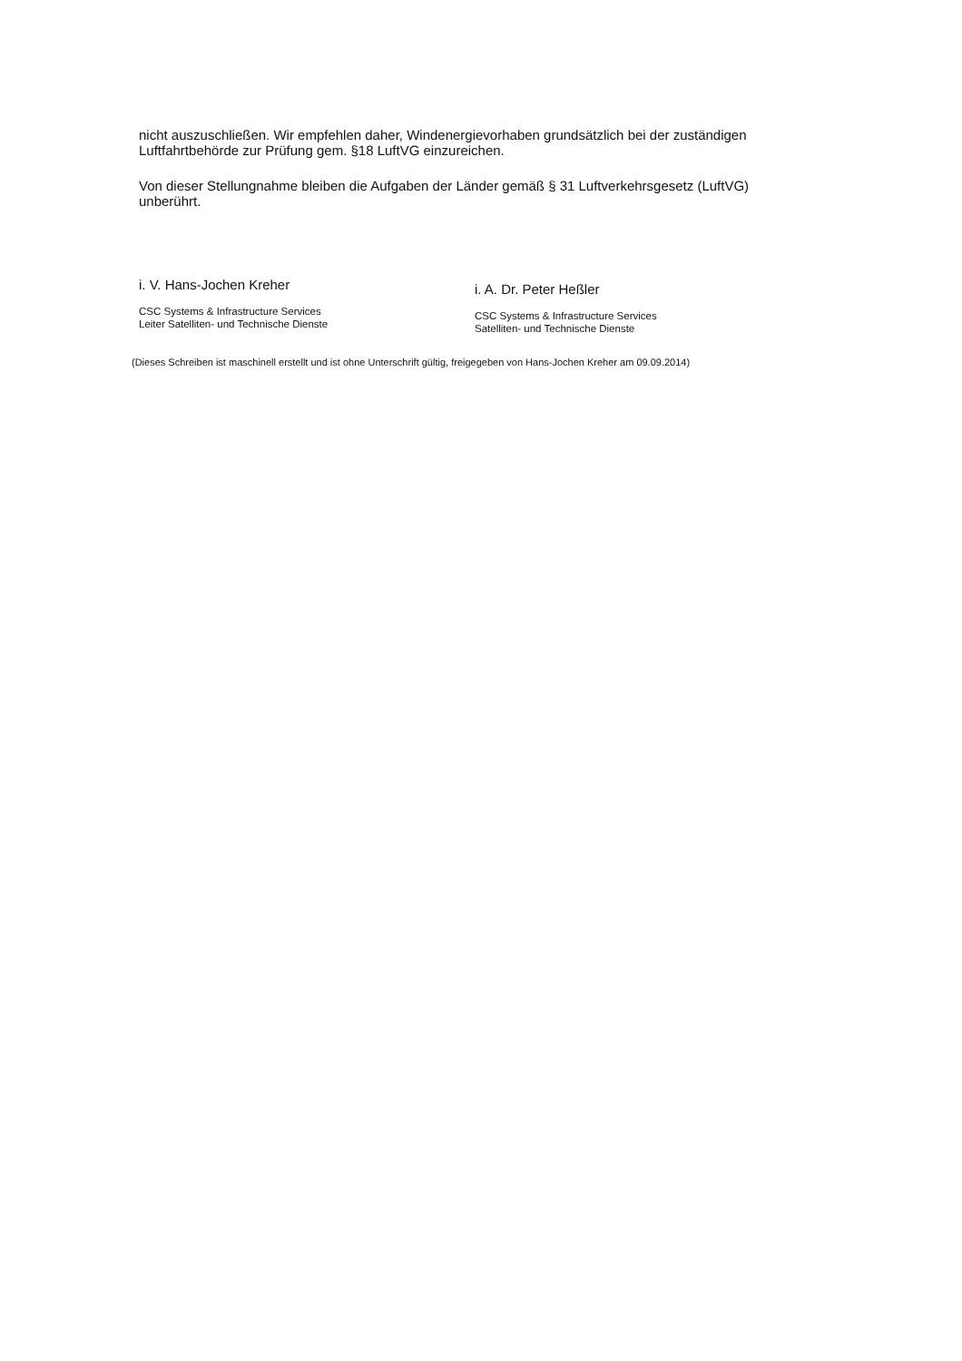nicht auszuschließen. Wir empfehlen daher, Windenergievorhaben grundsätzlich bei der zuständigen Luftfahrtbehörde zur Prüfung gem. §18 LuftVG einzureichen.
Von dieser Stellungnahme bleiben die Aufgaben der Länder gemäß § 31 Luftverkehrsgesetz (LuftVG) unberührt.
i. V. Hans-Jochen Kreher
CSC Systems & Infrastructure Services
Leiter Satelliten- und Technische Dienste
i. A. Dr. Peter Heßler
CSC Systems & Infrastructure Services
Satelliten- und Technische Dienste
(Dieses Schreiben ist maschinell erstellt und ist ohne Unterschrift gültig, freigegeben von Hans-Jochen Kreher am 09.09.2014)